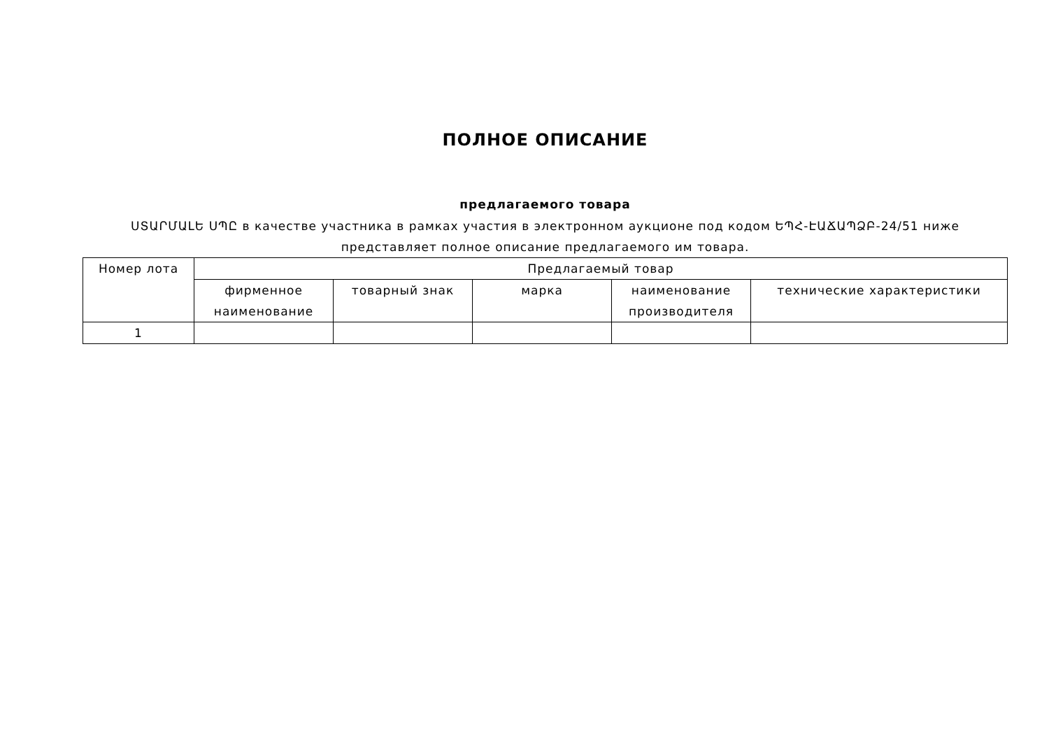ПОЛНОЕ ОПИСАНИЕ
предлагаемого товара
ՍՏԱՐՄԱԼԵ ՍՊԸ в качестве участника в рамках участия в электронном аукционе под кодом ԵՊՀ-ԷԱՃԱՊՁԲ-24/51 ниже представляет полное описание предлагаемого им товара.
| Номер лота | Предлагаемый товар | | | | |
| --- | --- | --- | --- | --- | --- |
| | фирменное наименование | товарный знак | марка | наименование производителя | технические характеристики |
| 1 | | | | | |